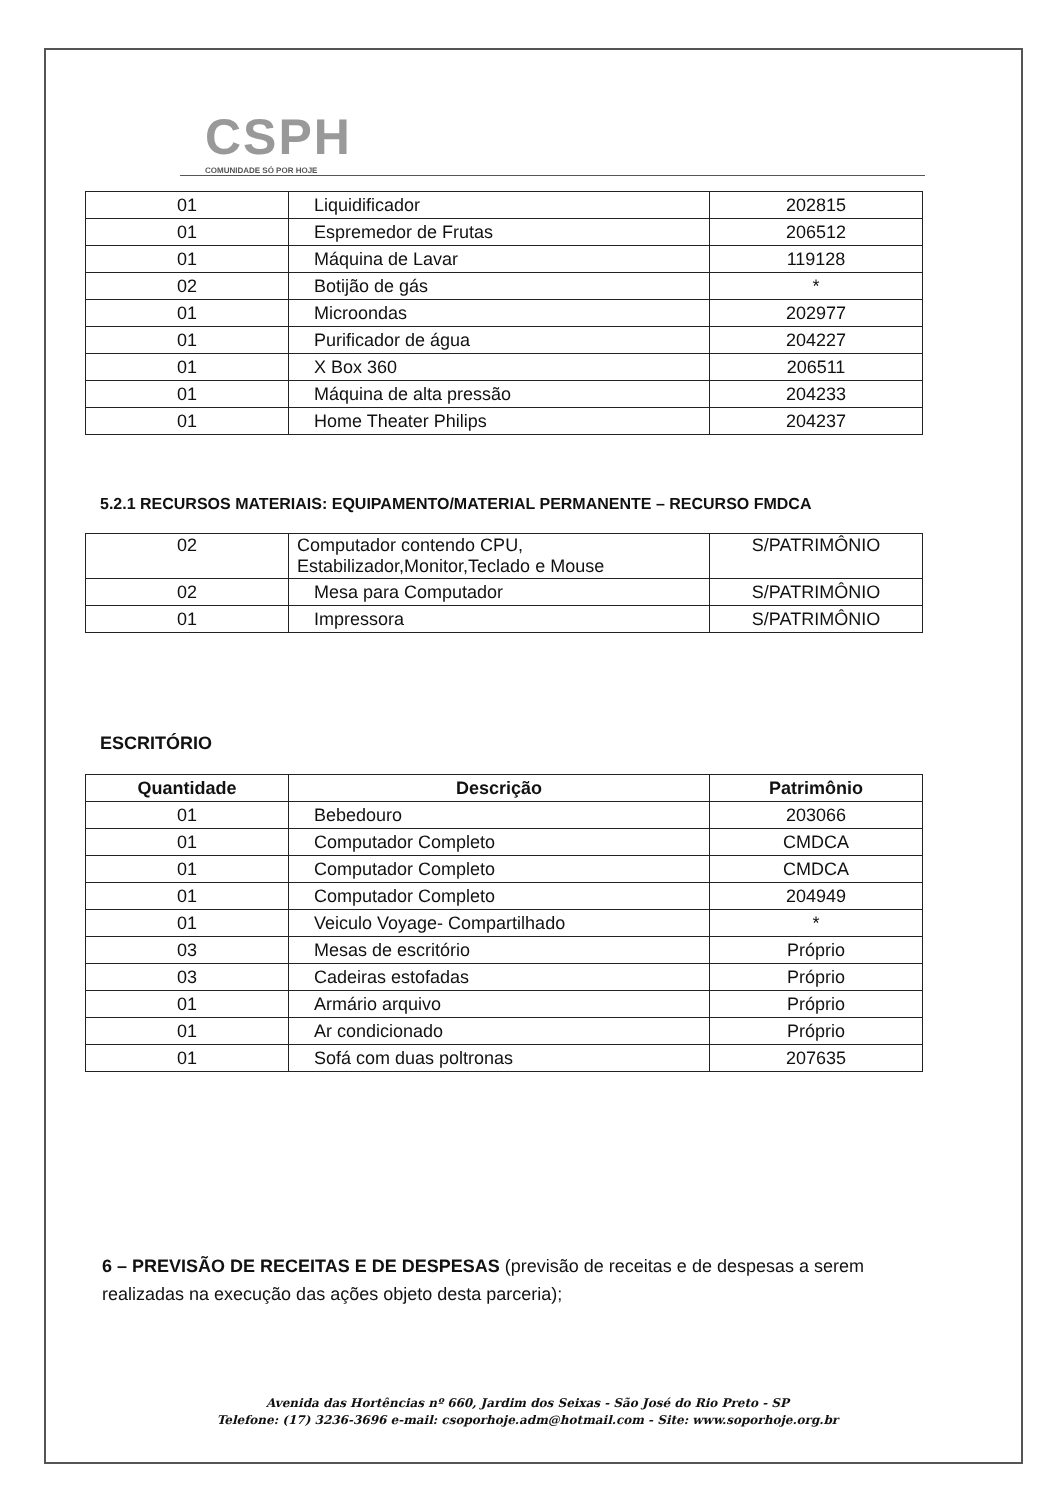CSPH
COMUNIDADE SÓ POR HOJE
| 01 | Liquidificador | 202815 |
| 01 | Espremedor de Frutas | 206512 |
| 01 | Máquina de Lavar | 119128 |
| 02 | Botijão de gás | * |
| 01 | Microondas | 202977 |
| 01 | Purificador de água | 204227 |
| 01 | X Box 360 | 206511 |
| 01 | Máquina de alta pressão | 204233 |
| 01 | Home Theater Philips | 204237 |
5.2.1 RECURSOS MATERIAIS: EQUIPAMENTO/MATERIAL PERMANENTE – RECURSO FMDCA
| 02 | Computador contendo CPU, Estabilizador,Monitor,Teclado e Mouse | S/PATRIMÔNIO |
| 02 | Mesa para Computador | S/PATRIMÔNIO |
| 01 | Impressora | S/PATRIMÔNIO |
ESCRITÓRIO
| Quantidade | Descrição | Patrimônio |
| --- | --- | --- |
| 01 | Bebedouro | 203066 |
| 01 | Computador Completo | CMDCA |
| 01 | Computador Completo | CMDCA |
| 01 | Computador Completo | 204949 |
| 01 | Veiculo Voyage- Compartilhado | * |
| 03 | Mesas de escritório | Próprio |
| 03 | Cadeiras estofadas | Próprio |
| 01 | Armário arquivo | Próprio |
| 01 | Ar condicionado | Próprio |
| 01 | Sofá com duas poltronas | 207635 |
6 – PREVISÃO DE RECEITAS E DE DESPESAS (previsão de receitas e de despesas a serem realizadas na execução das ações objeto desta parceria);
Avenida das Hortências nº 660, Jardim dos Seixas - São José do Rio Preto - SP
Telefone: (17) 3236-3696 e-mail: csoporhoje.adm@hotmail.com - Site: www.soporhoje.org.br